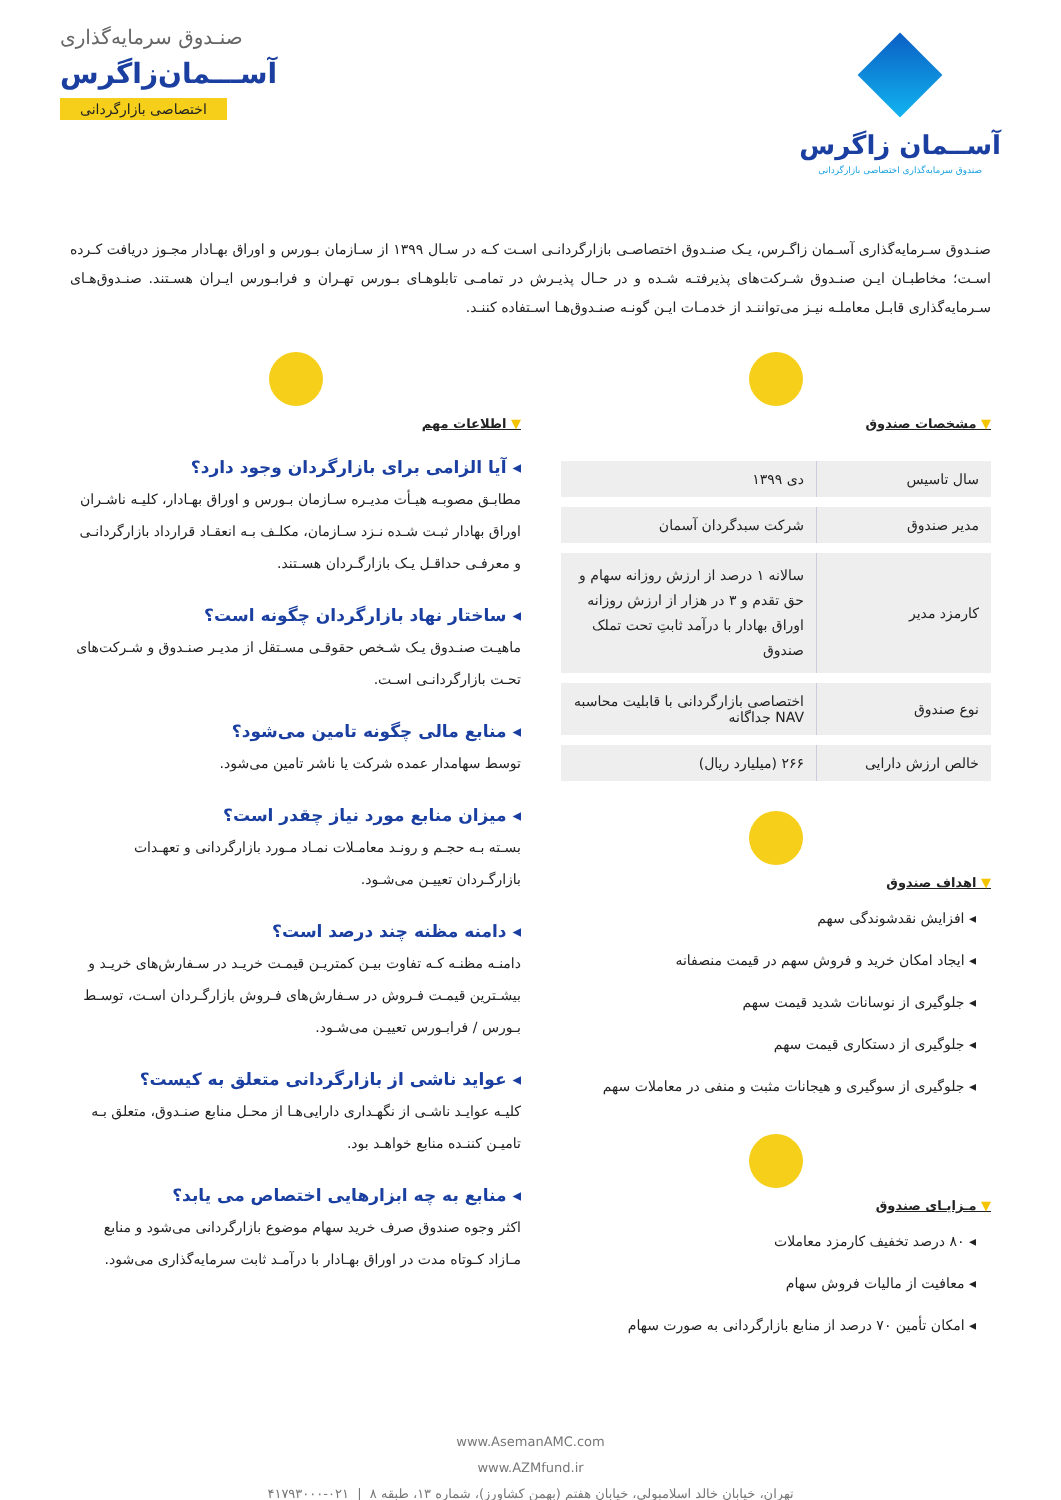آســمان زاگرس
صندوق سرمایه‌گذاری اختصاصی بازارگردانی
صنـدوق سرمایه‌گذاری
آســـمان‌زاگرس
اختصاصی بازارگردانی
صنـدوق سـرمایه‌گذاری آسـمان زاگـرس، یـک صنـدوق اختصاصـی بازارگردانـی اسـت کـه در سـال ۱۳۹۹ از سـازمان بـورس و اوراق بهـادار مجـوز دریافت کـرده اسـت؛ مخاطبـان ایـن صنـدوق شـرکت‌های پذیرفتـه شـده و در حـال پذیـرش در تمامـی تابلوهـای بـورس تهـران و فرابـورس ایـران هسـتند. صنـدوق‌هـای سـرمایه‌گذاری قابـل معاملـه نیـز می‌تواننـد از خدمـات ایـن گونـه صنـدوق‌هـا اسـتفاده کننـد.
▼ مشخصات صندوق
| سال تاسیس | دی ۱۳۹۹ |
| مدیر صندوق | شرکت سبدگردان آسمان |
| کارمزد مدیر | سالانه ۱ درصد از ارزش روزانه سهام و حق تقدم و ۳ در هزار از ارزش روزانه اوراق بهادار با درآمد ثابتِ تحت تملک صندوق |
| نوع صندوق | اختصاصی بازارگردانی با قابلیت محاسبه NAV جداگانه |
| خالص ارزش دارایی | ۲۶۶ (میلیارد ریال) |
▼ اهداف صندوق
◂ افزایش نقدشوندگی سهم
◂ ایجاد امکان خرید و فروش سهم در قیمت منصفانه
◂ جلوگیری از نوسانات شدید قیمت سهم
◂ جلوگیری از دستکاری قیمت سهم
◂ جلوگیری از سوگیری و هیجانات مثبت و منفی در معاملات سهم
▼ مـزایـای صندوق
◂ ۸۰ درصد تخفیف کارمزد معاملات
◂ معافیت از مالیات فروش سهام
◂ امکان تأمین ۷۰ درصد از منابع بازارگردانی به صورت سهام
▼ اطلاعات مهم
◂ آیا الزامی برای بازارگردان وجود دارد؟
مطابـق مصوبـه هیـأت مدیـره سـازمان بـورس و اوراق بهـادار، کلیـه ناشـران اوراق بهادار ثبـت شـده نـزد سـازمان، مکلـف بـه انعقـاد قرارداد بازارگردانـی و معرفـی حداقـل یـک بازارگـردان هسـتند.
◂ ساختار نهاد بازارگردان چگونه است؟
ماهیـت صنـدوق یـک شـخص حقوقـی مسـتقل از مدیـر صنـدوق و شـرکت‌های تحـت بازارگردانـی اسـت.
◂ منابع مالی چگونه تامین می‌شود؟
توسط سهامدار عمده شرکت یا ناشر تامین می‌شود.
◂ میزان منابع مورد نیاز چقدر است؟
بسـته بـه حجـم و رونـد معامـلات نمـاد مـورد بازارگردانی و تعهـدات بازارگـردان تعییـن می‌شـود.
◂ دامنه مظنه چند درصد است؟
دامنـه مظنـه کـه تفاوت بیـن کمتریـن قیمـت خریـد در سـفارش‌های خریـد و بیشـترین قیمـت فـروش در سـفارش‌های فـروش بازارگـردان اسـت، توسـط بـورس / فرابـورس تعییـن می‌شـود.
◂ عواید ناشی از بازارگردانی متعلق به کیست؟
کلیـه عوایـد ناشـی از نگهـداری دارایی‌هـا از محـل منابع صنـدوق، متعلق بـه تامیـن کننـده منابع خواهـد بود.
◂ منابع به چه ابزارهایی اختصاص می یابد؟
اکثر وجوه صندوق صرف خرید سهام موضوع بازارگردانی می‌شود و منابع مـازاد کـوتاه مدت در اوراق بهـادار با درآمـد ثابت سرمایه‌گذاری می‌شود.
www.AsemanAMC.com
www.AZMfund.ir
تهران، خیابان خالد اسلامبولی، خیابان هفتم (بهمن کشاورز)، شماره ۱۳، طبقه ۸ | ۰۲۱-۴۱۷۹۳۰۰۰